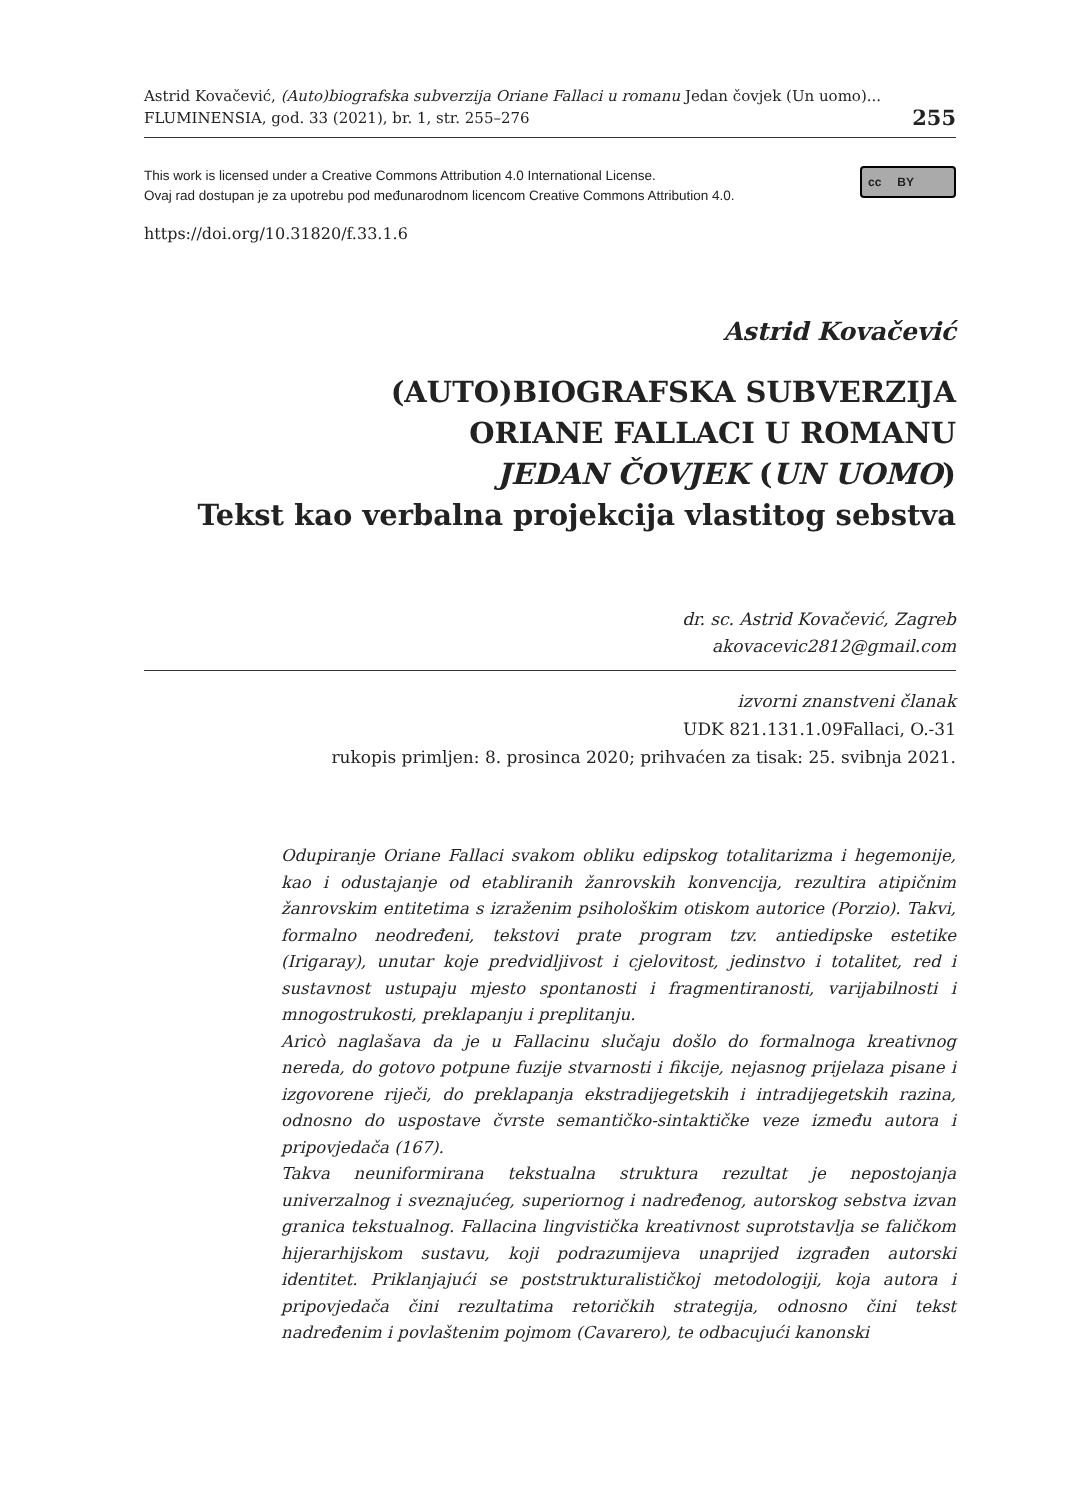Astrid Kovačević, (Auto)biografska subverzija Oriane Fallaci u romanu Jedan čovjek (Un uomo)...
FLUMINENSIA, god. 33 (2021), br. 1, str. 255–276
255
This work is licensed under a Creative Commons Attribution 4.0 International License.
Ovaj rad dostupan je za upotrebu pod međunarodnom licencom Creative Commons Attribution 4.0.
cc BY
https://doi.org/10.31820/f.33.1.6
Astrid Kovačević
(AUTO)BIOGRAFSKA SUBVERZIJA
ORIANE FALLACI U ROMANU
JEDAN ČOVJEK (UN UOMO)
Tekst kao verbalna projekcija vlastitog sebstva
dr. sc. Astrid Kovačević, Zagreb
akovacevic2812@gmail.com
izvorni znanstveni članak
UDK 821.131.1.09Fallaci, O.-31
rukopis primljen: 8. prosinca 2020; prihvaćen za tisak: 25. svibnja 2021.
Odupiranje Oriane Fallaci svakom obliku edipskog totalitarizma i hegemonije, kao i odustajanje od etabliranih žanrovskih konvencija, rezultira atipičnim žanrovskim entitetima s izraženim psihološkim otiskom autorice (Porzio). Takvi, formalno neodređeni, tekstovi prate program tzv. antiedipske estetike (Irigaray), unutar koje predvidljivost i cjelovitost, jedinstvo i totalitet, red i sustavnost ustupaju mjesto spontanosti i fragmentiranosti, varijabilnosti i mnogostrukosti, preklapanju i preplitanju.
Aricò naglašava da je u Fallacinu slučaju došlo do formalnoga kreativnog nereda, do gotovo potpune fuzije stvarnosti i fikcije, nejasnog prijelaza pisane i izgovorene riječi, do preklapanja ekstradijegetskih i intradijegetskih razina, odnosno do uspostave čvrste semantičko-sintaktičke veze između autora i pripovjedača (167).
Takva neuniformirana tekstualna struktura rezultat je nepostojanja univerzalnog i sveznajućeg, superiornog i nadređenog, autorskog sebstva izvan granica tekstualnog. Fallacina lingvistička kreativnost suprotstavlja se faličkom hijerarhijskom sustavu, koji podrazumijeva unaprijed izgrađen autorski identitet. Priklanjajući se poststrukturalističkoj metodologiji, koja autora i pripovjedača čini rezultatima retoričkih strategija, odnosno čini tekst nadređenim i povlaštenim pojmom (Cavarero), te odbacujući kanonski